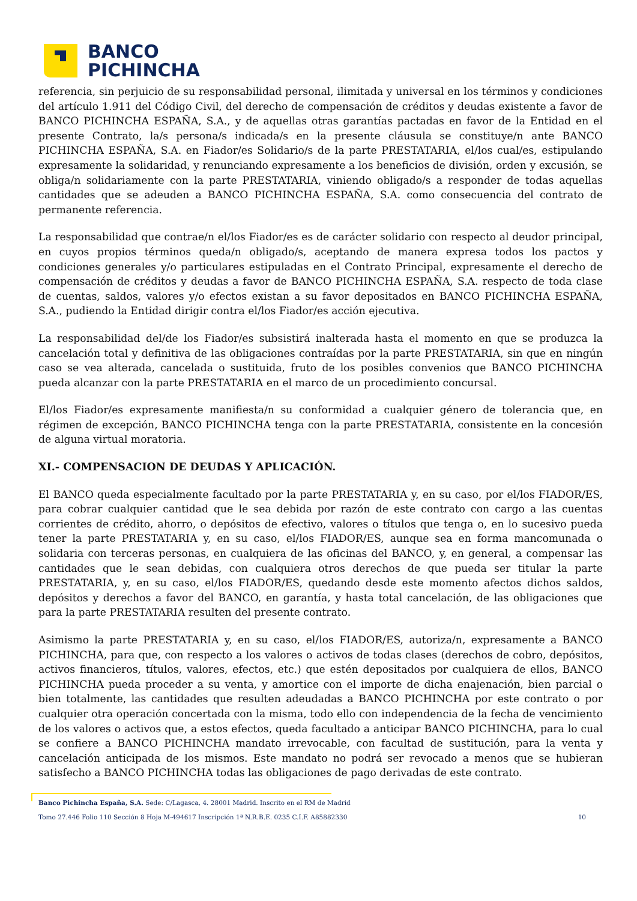BANCO
PICHINCHA
referencia, sin perjuicio de su responsabilidad personal, ilimitada y universal en los términos y condiciones del artículo 1.911 del Código Civil, del derecho de compensación de créditos y deudas existente a favor de BANCO PICHINCHA ESPAÑA, S.A., y de aquellas otras garantías pactadas en favor de la Entidad en el presente Contrato, la/s persona/s indicada/s en la presente cláusula se constituye/n ante BANCO PICHINCHA ESPAÑA, S.A. en Fiador/es Solidario/s de la parte PRESTATARIA, el/los cual/es, estipulando expresamente la solidaridad, y renunciando expresamente a los beneficios de división, orden y excusión, se obliga/n solidariamente con la parte PRESTATARIA, viniendo obligado/s a responder de todas aquellas cantidades que se adeuden a BANCO PICHINCHA ESPAÑA, S.A. como consecuencia del contrato de permanente referencia.
La responsabilidad que contrae/n el/los Fiador/es es de carácter solidario con respecto al deudor principal, en cuyos propios términos queda/n obligado/s, aceptando de manera expresa todos los pactos y condiciones generales y/o particulares estipuladas en el Contrato Principal, expresamente el derecho de compensación de créditos y deudas a favor de BANCO PICHINCHA ESPAÑA, S.A. respecto de toda clase de cuentas, saldos, valores y/o efectos existan a su favor depositados en BANCO PICHINCHA ESPAÑA, S.A., pudiendo la Entidad dirigir contra el/los Fiador/es acción ejecutiva.
La responsabilidad del/de los Fiador/es subsistirá inalterada hasta el momento en que se produzca la cancelación total y definitiva de las obligaciones contraídas por la parte PRESTATARIA, sin que en ningún caso se vea alterada, cancelada o sustituida, fruto de los posibles convenios que BANCO PICHINCHA pueda alcanzar con la parte PRESTATARIA en el marco de un procedimiento concursal.
El/los Fiador/es expresamente manifiesta/n su conformidad a cualquier género de tolerancia que, en régimen de excepción, BANCO PICHINCHA tenga con la parte PRESTATARIA, consistente en la concesión de alguna virtual moratoria.
XI.- COMPENSACION DE DEUDAS Y APLICACIÓN.
El BANCO queda especialmente facultado por la parte PRESTATARIA y, en su caso, por el/los FIADOR/ES, para cobrar cualquier cantidad que le sea debida por razón de este contrato con cargo a las cuentas corrientes de crédito, ahorro, o depósitos de efectivo, valores o títulos que tenga o, en lo sucesivo pueda tener la parte PRESTATARIA y, en su caso, el/los FIADOR/ES, aunque sea en forma mancomunada o solidaria con terceras personas, en cualquiera de las oficinas del BANCO, y, en general, a compensar las cantidades que le sean debidas, con cualquiera otros derechos de que pueda ser titular la parte PRESTATARIA, y, en su caso, el/los FIADOR/ES, quedando desde este momento afectos dichos saldos, depósitos y derechos a favor del BANCO, en garantía, y hasta total cancelación, de las obligaciones que para la parte PRESTATARIA resulten del presente contrato.
Asimismo la parte PRESTATARIA y, en su caso, el/los FIADOR/ES, autoriza/n, expresamente a BANCO PICHINCHA, para que, con respecto a los valores o activos de todas clases (derechos de cobro, depósitos, activos financieros, títulos, valores, efectos, etc.) que estén depositados por cualquiera de ellos, BANCO PICHINCHA pueda proceder a su venta, y amortice con el importe de dicha enajenación, bien parcial o bien totalmente, las cantidades que resulten adeudadas a BANCO PICHINCHA por este contrato o por cualquier otra operación concertada con la misma, todo ello con independencia de la fecha de vencimiento de los valores o activos que, a estos efectos, queda facultado a anticipar BANCO PICHINCHA, para lo cual se confiere a BANCO PICHINCHA mandato irrevocable, con facultad de sustitución, para la venta y cancelación anticipada de los mismos. Este mandato no podrá ser revocado a menos que se hubieran satisfecho a BANCO PICHINCHA todas las obligaciones de pago derivadas de este contrato.
Banco Pichincha España, S.A. Sede: C/Lagasca, 4. 28001 Madrid. Inscrito en el RM de Madrid
Tomo 27.446 Folio 110 Sección 8 Hoja M-494617 Inscripción 1ª N.R.B.E. 0235 C.I.F. A85882330 10